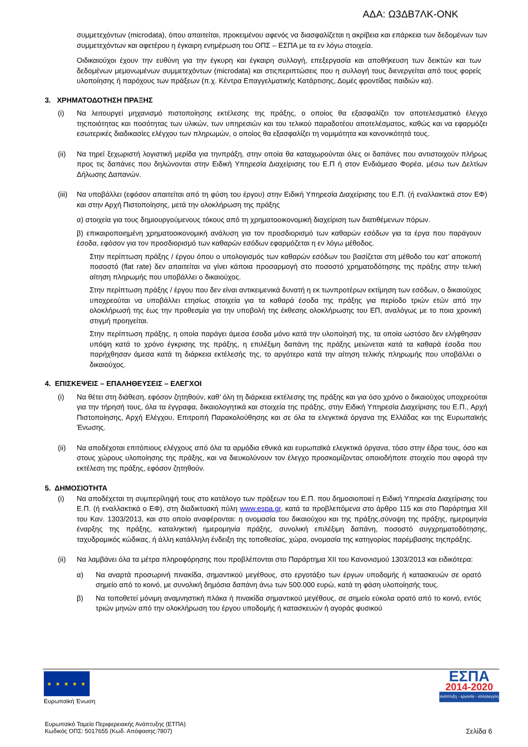ΑΔΑ: Ω3ΔΒ7ΛΚ-ΟΝΚ
συμμετεχόντων (microdata), όπου απαιτείται, προκειμένου αφενός να διασφαλίζεται η ακρίβεια και επάρκεια των δεδομένων των συμμετεχόντων και αφετέρου η έγκαιρη ενημέρωση του ΟΠΣ – ΕΣΠΑ με τα εν λόγω στοιχεία.
Οιδικαιούχοι έχουν την ευθύνη για την έγκυρη και έγκαιρη συλλογή, επεξεργασία και αποθήκευση των δεικτών και των δεδομένων μεμονωμένων συμμετεχόντων (microdata) και στιςπεριπτώσεις που η συλλογή τους διενεργείται από τους φορείς υλοποίησης ή παρόχους των πράξεων (π.χ. Κέντρα Επαγγελματικής Κατάρτισης, Δομές φροντίδας παιδιών κα).
3. ΧΡΗΜΑΤΟΔΟΤΗΣΗ ΠΡΑΞΗΣ
(i) Να λειτουργεί μηχανισμό πιστοποίησης εκτέλεσης της πράξης, ο οποίος θα εξασφαλίζει τον αποτελεσματικό έλεγχο τηςποιότητας και ποσότητας των υλικών, των υπηρεσιών και του τελικού παραδοτέου αποτελέσματος, καθώς και να εφαρμόζει εσωτερικές διαδικασίες ελέγχου των πληρωμών, ο οποίος θα εξασφαλίζει τη νομιμότητα και κανονικότητά τους.
(ii) Να τηρεί ξεχωριστή λογιστική μερίδα για τηνπράξη, στην οποία θα καταχωρούνται όλες οι δαπάνες που αντιστοιχούν πλήρως προς τις δαπάνες που δηλώνονται στην Ειδική Υπηρεσία Διαχείρισης του Ε.Π ή στον Ενδιάμεσο Φορέα, μέσω των Δελτίων Δήλωσης Δαπανών.
(iii)
Να υποβάλλει (εφόσον απαιτείται από τη φύση του έργου) στην Ειδική Υπηρεσία Διαχείρισης του Ε.Π. (ή εναλλακτικά στον ΕΦ) και στην Αρχή Πιστοποίησης, μετά την ολοκλήρωση της πράξης
α) στοιχεία για τους δημιουργούμενους τόκους από τη χρηματοοικονομική διαχείριση των διατιθέμενων πόρων.
β) επικαιροποιημένη χρηματοοικονομική ανάλυση για τον προσδιορισμό των καθαρών εσόδων για τα έργα που παράγουν έσοδα, εφόσον για τον προσδιορισμό των καθαρών εσόδων εφαρμόζεται η εν λόγω μέθοδος.
Στην περίπτωση πράξης / έργου όπου ο υπολογισμός των καθαρών εσόδων του βασίζεται στη μέθοδο του κατ’ αποκοπή ποσοστό (flat rate) δεν απαιτείται να γίνει κάποια προσαρμογή στο ποσοστό χρηματοδότησης της πράξης στην τελική αίτηση πληρωμής που υποβάλλει ο δικαιούχος.
Στην περίπτωση πράξης / έργου που δεν είναι αντικειμενικά δυνατή η εκ τωνπροτέρων εκτίμηση των εσόδων, ο δικαιούχος υποχρεούται να υποβάλλει ετησίως στοιχεία για τα καθαρά έσοδα της πράξης για περίοδο τριών ετών από την ολοκλήρωσή της έως την προθεσμία για την υποβολή της έκθεσης ολοκλήρωσης του ΕΠ, αναλόγως με το ποια χρονική στιγμή προηγείται.
Στην περίπτωση πράξης, η οποία παράγει άμεσα έσοδα μόνο κατά την υλοποίησή της, τα οποία ωστόσο δεν ελήφθησαν υπόψη κατά το χρόνο έγκρισης της πράξης, η επιλέξιμη δαπάνη της πράξης μειώνεται κατά τα καθαρά έσοδα που παρήχθησαν άμεσα κατά τη διάρκεια εκτέλεσής της, το αργότερο κατά την αίτηση τελικής πληρωμής που υποβάλλει ο δικαιούχος.
4. ΕΠΙΣΚΕΨΕΙΣ – ΕΠΑΛΗΘΕΥΣΕΙΣ – ΕΛΕΓΧΟΙ
(i) Να θέτει στη διάθεση, εφόσον ζητηθούν, καθ’ όλη τη διάρκεια εκτέλεσης της πράξης και για όσο χρόνο ο δικαιούχος υποχρεούται για την τήρησή τους, όλα τα έγγραφα, δικαιολογητικά και στοιχεία της πράξης, στην Ειδική Υπηρεσία Διαχείρισης του Ε.Π., Αρχή Πιστοποίησης, Αρχή Ελέγχου, Επιτροπή Παρακολούθησης και σε όλα τα ελεγκτικά όργανα της Ελλάδας και της Ευρωπαϊκής Ένωσης.
(ii) Να αποδέχοται επιτόπιους ελέγχους από όλα τα αρμόδια εθνικά και ευρωπαϊκά ελεγκτικά όργανα, τόσο στην έδρα τους, όσο και στους χώρους υλοποίησης της πράξης, και να διευκολύνουν τον έλεγχο προσκομίζοντας οποιοδήποτε στοιχείο που αφορά την εκτέλεση της πράξης, εφόσον ζητηθούν.
5. ΔΗΜΟΣΙΟΤΗΤΑ
(i) Να αποδέχεται τη συμπερίληψή τους στο κατάλογο των πράξεων του Ε.Π. που δημοσιοποιεί η Ειδική Υπηρεσία Διαχείρισης του Ε.Π. (ή εναλλακτικά ο ΕΦ), στη διαδικτυακή πύλη www.espa.gr, κατά τα προβλεπόμενα στο άρθρο 115 και στο Παράρτημα XII του Καν. 1303/2013, και στο οποίο αναφέρονται: η ονομασία του δικαιούχου και της πράξης,σύνοψη της πράξης, ημερομηνία έναρξης της πράξης, καταληκτική ημερομηνία πράξης, συνολική επιλέξιμη δαπάνη, ποσοστό συγχρηματοδότησης, ταχυδρομικός κώδικας, ή άλλη κατάλληλη ένδειξη της τοποθεσίας, χώρα, ονομασία της κατηγορίας παρέμβασης τηςπράξης.
(ii) Να λαμβάνει όλα τα μέτρα πληροφόρησης που προβλέπονται στο Παράρτημα XII του Κανονισμού 1303/2013 και ειδικότερα:
α) Να αναρτά προσωρινή πινακίδα, σημαντικού μεγέθους, στο εργοτάξιο των έργων υποδομής ή κατασκευών σε ορατό σημείο από το κοινό, με συνολική δημόσια δαπάνη άνω των 500.000 ευρώ, κατά τη φάση υλοποίησής τους.
β) Να τοποθετεί μόνιμη αναμνηστική πλάκα ή πινακίδα σημαντικού μεγέθους, σε σημείο εύκολα ορατό από το κοινό, εντός τριών μηνών από την ολοκλήρωση του έργου υποδομής ή κατασκευών ή αγοράς φυσικού
★ ★ ★ ★ ★
Ευρωπαϊκή Ένωση
ΕΣΠΑ
2014-2020
ανάπτυξη - εργασία - αλληλεγγύη
Ευρωπαϊκό Ταμείο Περιφερειακής Ανάπτυξης (ΕΤΠΑ)
Κωδικός ΟΠΣ: 5017655 (Κωδ. Απόφασης:7807)
Σελίδα 6